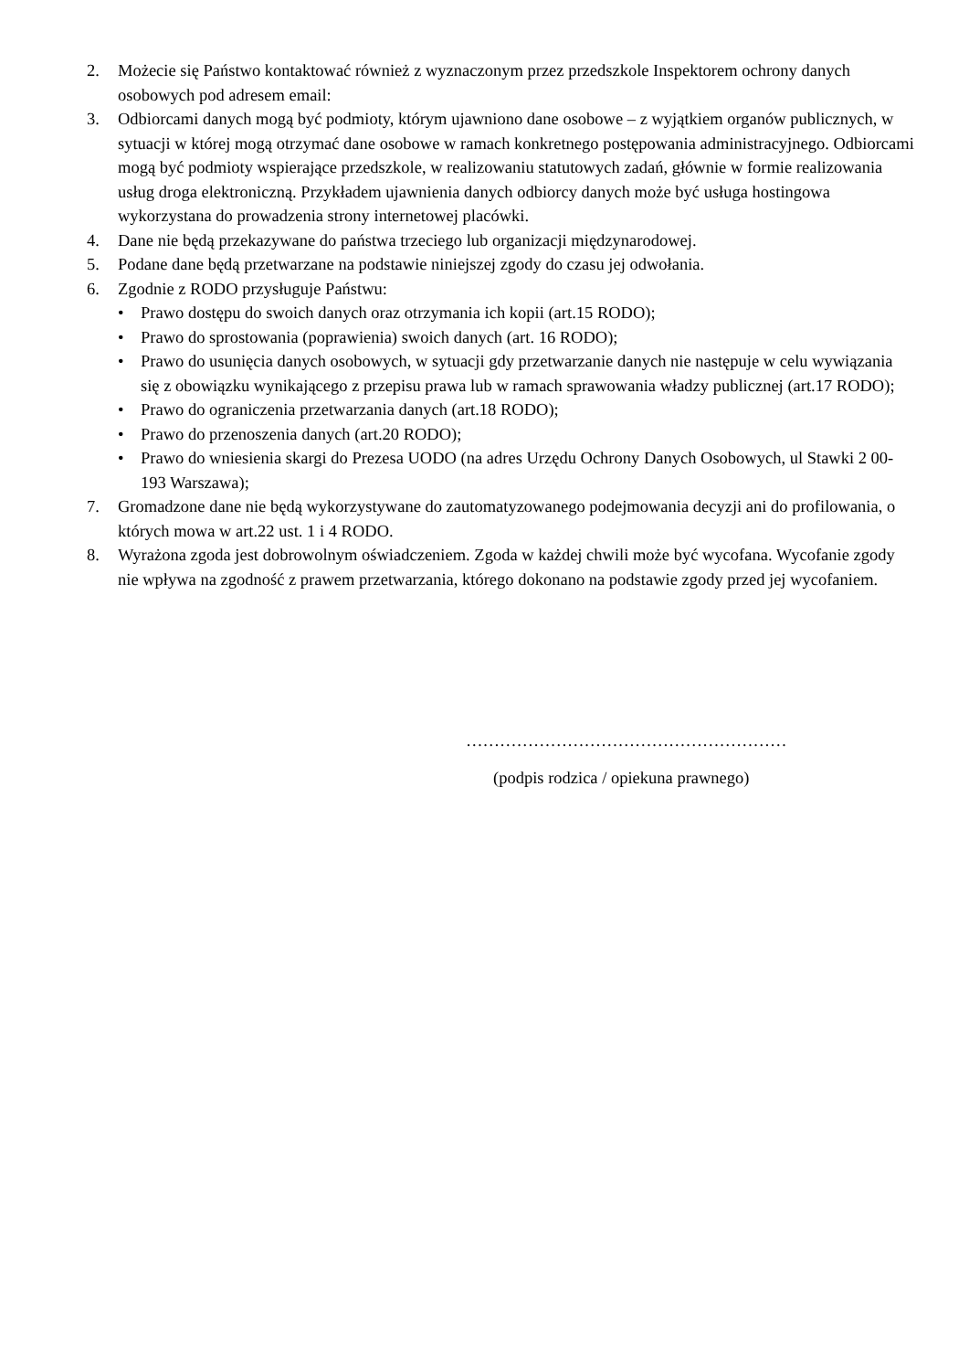2. Możecie się Państwo kontaktować również z wyznaczonym przez przedszkole Inspektorem ochrony danych osobowych pod adresem email:
3. Odbiorcami danych mogą być podmioty, którym ujawniono dane osobowe – z wyjątkiem organów publicznych, w sytuacji w której mogą otrzymać dane osobowe w ramach konkretnego postępowania administracyjnego. Odbiorcami mogą być podmioty wspierające przedszkole, w realizowaniu statutowych zadań, głównie w formie realizowania usług droga elektroniczną. Przykładem ujawnienia danych odbiorcy danych może być usługa hostingowa wykorzystana do prowadzenia strony internetowej placówki.
4. Dane nie będą przekazywane do państwa trzeciego lub organizacji międzynarodowej.
5. Podane dane będą przetwarzane na podstawie niniejszej zgody do czasu jej odwołania.
6. Zgodnie z RODO przysługuje Państwu:
• Prawo dostępu do swoich danych oraz otrzymania ich kopii (art.15 RODO);
• Prawo do sprostowania (poprawienia) swoich danych (art. 16 RODO);
• Prawo do usunięcia danych osobowych, w sytuacji gdy przetwarzanie danych nie następuje w celu wywiązania się z obowiązku wynikającego z przepisu prawa lub w ramach sprawowania władzy publicznej (art.17 RODO);
• Prawo do ograniczenia przetwarzania danych (art.18 RODO);
• Prawo do przenoszenia danych (art.20 RODO);
• Prawo do wniesienia skargi do Prezesa UODO (na adres Urzędu Ochrony Danych Osobowych, ul Stawki 2 00-193 Warszawa);
7. Gromadzone dane nie będą wykorzystywane do zautomatyzowanego podejmowania decyzji ani do profilowania, o których mowa w art.22 ust. 1 i 4 RODO.
8. Wyrażona zgoda jest dobrowolnym oświadczeniem. Zgoda w każdej chwili może być wycofana. Wycofanie zgody nie wpływa na zgodność z prawem przetwarzania, którego dokonano na podstawie zgody przed jej wycofaniem.
…………………………………………………
(podpis rodzica / opiekuna prawnego)